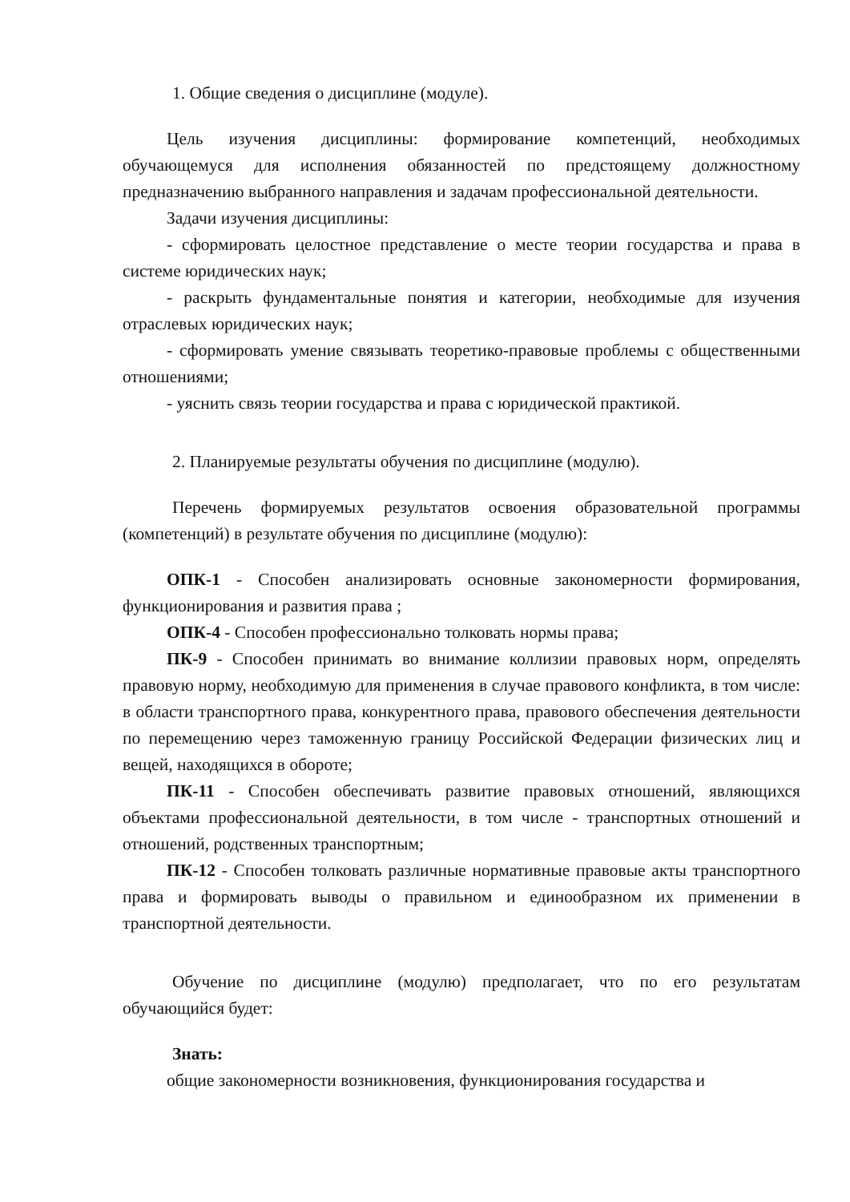1. Общие сведения о дисциплине (модуле).
Цель изучения дисциплины: формирование компетенций, необходимых обучающемуся для исполнения обязанностей по предстоящему должностному предназначению выбранного направления и задачам профессиональной деятельности.
Задачи изучения дисциплины:
- сформировать целостное представление о месте теории государства и права в системе юридических наук;
- раскрыть фундаментальные понятия и категории, необходимые для изучения отраслевых юридических наук;
- сформировать умение связывать теоретико-правовые проблемы с общественными отношениями;
- уяснить связь теории государства и права с юридической практикой.
2. Планируемые результаты обучения по дисциплине (модулю).
Перечень формируемых результатов освоения образовательной программы (компетенций) в результате обучения по дисциплине (модулю):
ОПК-1 - Способен анализировать основные закономерности формирования, функционирования и развития права ;
ОПК-4 - Способен профессионально толковать нормы права;
ПК-9 - Способен принимать во внимание коллизии правовых норм, определять правовую норму, необходимую для применения в случае правового конфликта, в том числе: в области транспортного права, конкурентного права, правового обеспечения деятельности по перемещению через таможенную границу Российской Федерации физических лиц и вещей, находящихся в обороте;
ПК-11 - Способен обеспечивать развитие правовых отношений, являющихся объектами профессиональной деятельности, в том числе - транспортных отношений и отношений, родственных транспортным;
ПК-12 - Способен толковать различные нормативные правовые акты транспортного права и формировать выводы о правильном и единообразном их применении в транспортной деятельности.
Обучение по дисциплине (модулю) предполагает, что по его результатам обучающийся будет:
Знать:
общие закономерности возникновения, функционирования государства и